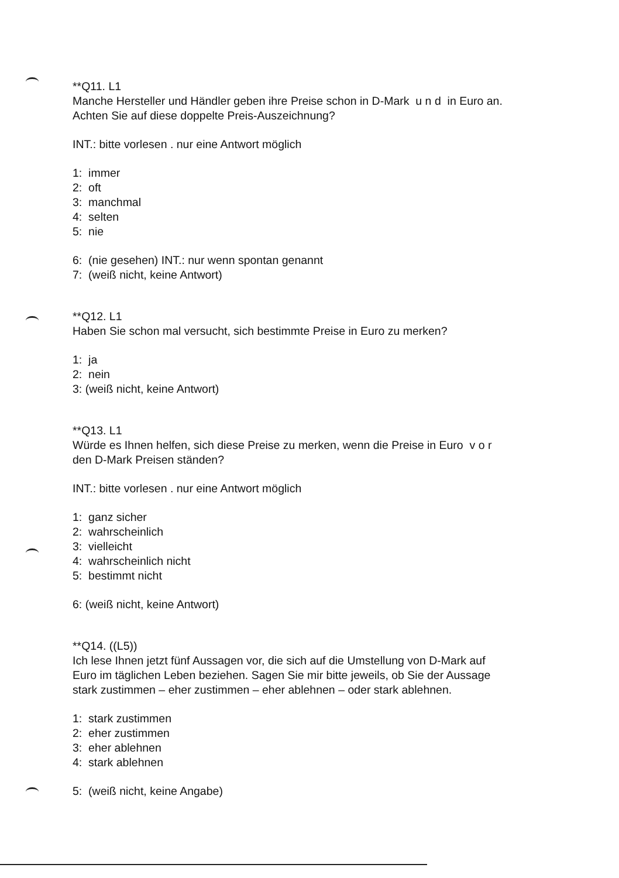**Q11. L1
Manche Hersteller und Händler geben ihre Preise schon in D-Mark u n d in Euro an.
Achten Sie auf diese doppelte Preis-Auszeichnung?
INT.: bitte vorlesen . nur eine Antwort möglich
1: immer
2: oft
3: manchmal
4: selten
5: nie
6: (nie gesehen) INT.: nur wenn spontan genannt
7: (weiß nicht, keine Antwort)
**Q12. L1
Haben Sie schon mal versucht, sich bestimmte Preise in Euro zu merken?
1: ja
2: nein
3: (weiß nicht, keine Antwort)
**Q13. L1
Würde es Ihnen helfen, sich diese Preise zu merken, wenn die Preise in Euro v o r
den D-Mark Preisen ständen?
INT.: bitte vorlesen . nur eine Antwort möglich
1: ganz sicher
2: wahrscheinlich
3: vielleicht
4: wahrscheinlich nicht
5: bestimmt nicht
6: (weiß nicht, keine Antwort)
**Q14. ((L5))
Ich lese Ihnen jetzt fünf Aussagen vor, die sich auf die Umstellung von D-Mark auf
Euro im täglichen Leben beziehen. Sagen Sie mir bitte jeweils, ob Sie der Aussage
stark zustimmen – eher zustimmen – eher ablehnen – oder stark ablehnen.
1: stark zustimmen
2: eher zustimmen
3: eher ablehnen
4: stark ablehnen
5: (weiß nicht, keine Angabe)